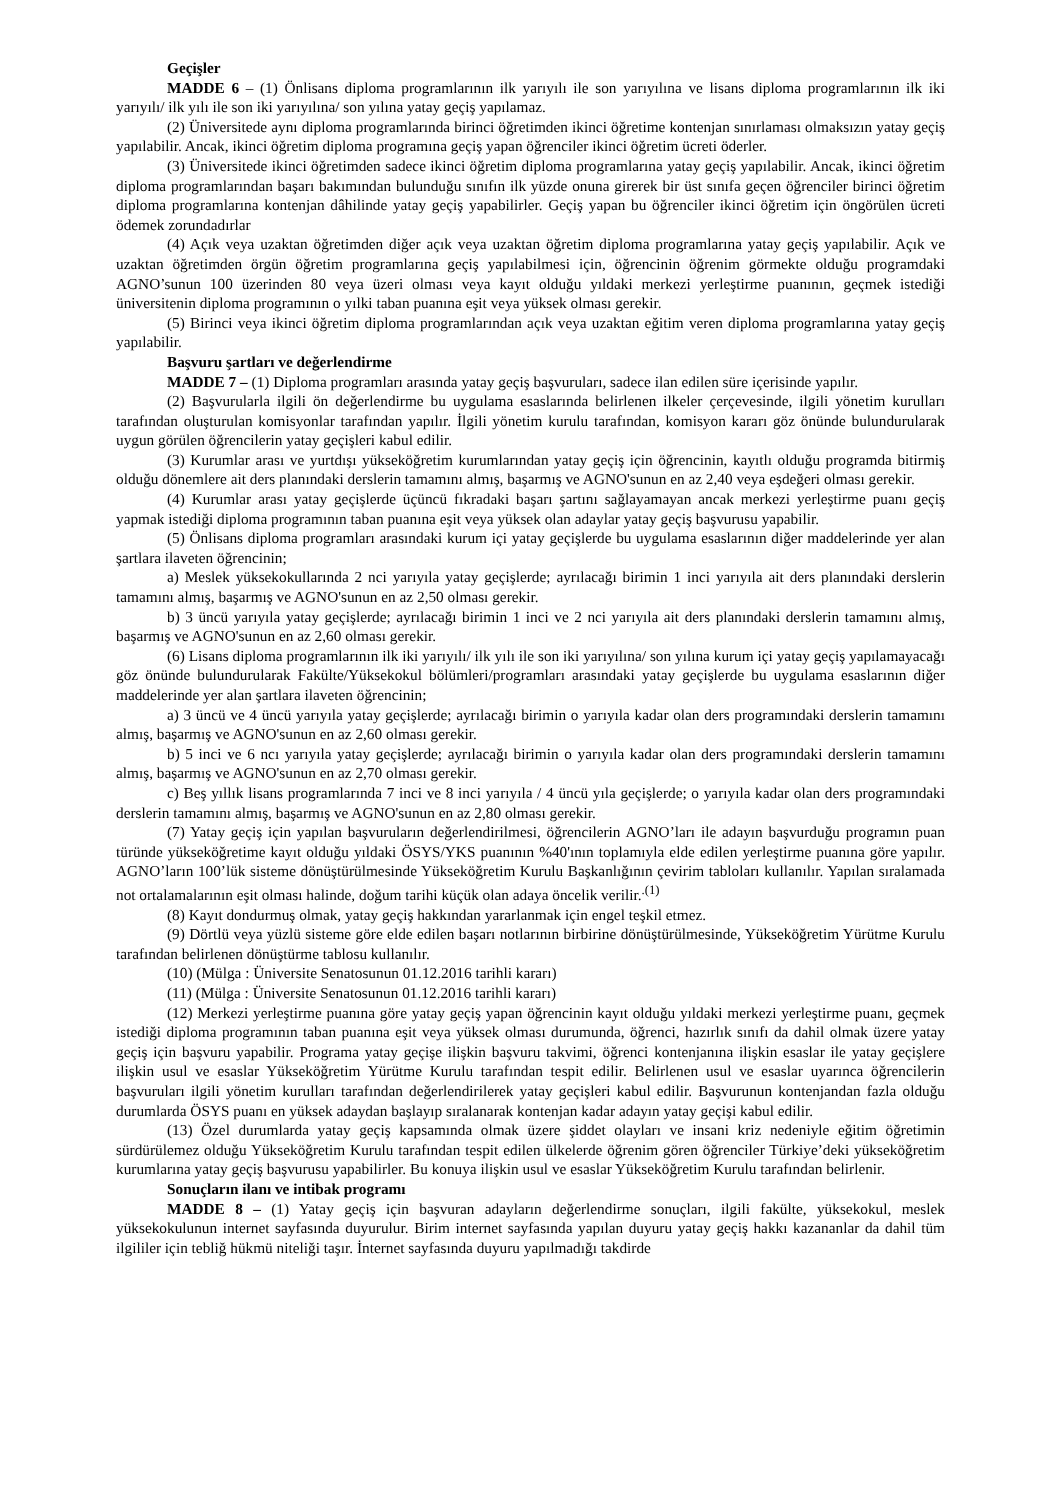Geçişler
MADDE 6 – (1) Önlisans diploma programlarının ilk yarıyılı ile son yarıyılına ve lisans diploma programlarının ilk iki yarıyılı/ ilk yılı ile son iki yarıyılına/ son yılına yatay geçiş yapılamaz.
(2) Üniversitede aynı diploma programlarında birinci öğretimden ikinci öğretime kontenjan sınırlaması olmaksızın yatay geçiş yapılabilir. Ancak, ikinci öğretim diploma programına geçiş yapan öğrenciler ikinci öğretim ücreti öderler.
(3) Üniversitede ikinci öğretimden sadece ikinci öğretim diploma programlarına yatay geçiş yapılabilir. Ancak, ikinci öğretim diploma programlarından başarı bakımından bulunduğu sınıfın ilk yüzde onuna girerek bir üst sınıfa geçen öğrenciler birinci öğretim diploma programlarına kontenjan dâhilinde yatay geçiş yapabilirler. Geçiş yapan bu öğrenciler ikinci öğretim için öngörülen ücreti ödemek zorundadırlar
(4) Açık veya uzaktan öğretimden diğer açık veya uzaktan öğretim diploma programlarına yatay geçiş yapılabilir. Açık ve uzaktan öğretimden örgün öğretim programlarına geçiş yapılabilmesi için, öğrencinin öğrenim görmekte olduğu programdaki AGNO’sunun 100 üzerinden 80 veya üzeri olması veya kayıt olduğu yıldaki merkezi yerleştirme puanının, geçmek istediği üniversitenin diploma programının o yılki taban puanına eşit veya yüksek olması gerekir.
(5) Birinci veya ikinci öğretim diploma programlarından açık veya uzaktan eğitim veren diploma programlarına yatay geçiş yapılabilir.
Başvuru şartları ve değerlendirme
MADDE 7 – (1) Diploma programları arasında yatay geçiş başvuruları, sadece ilan edilen süre içerisinde yapılır.
(2) Başvurularla ilgili ön değerlendirme bu uygulama esaslarında belirlenen ilkeler çerçevesinde, ilgili yönetim kurulları tarafından oluşturulan komisyonlar tarafından yapılır. İlgili yönetim kurulu tarafından, komisyon kararı göz önünde bulundurularak uygun görülen öğrencilerin yatay geçişleri kabul edilir.
(3) Kurumlar arası ve yurtdışı yükseköğretim kurumlarından yatay geçiş için öğrencinin, kayıtlı olduğu programda bitirmiş olduğu dönemlere ait ders planındaki derslerin tamamını almış, başarmış ve AGNO'sunun en az 2,40 veya eşdeğeri olması gerekir.
(4) Kurumlar arası yatay geçişlerde üçüncü fıkradaki başarı şartını sağlayamayan ancak merkezi yerleştirme puanı geçiş yapmak istediği diploma programının taban puanına eşit veya yüksek olan adaylar yatay geçiş başvurusu yapabilir.
(5) Önlisans diploma programları arasındaki kurum içi yatay geçişlerde bu uygulama esaslarının diğer maddelerinde yer alan şartlara ilaveten öğrencinin;
a) Meslek yüksekokullarında 2 nci yarıyıla yatay geçişlerde; ayrılacağı birimin 1 inci yarıyıla ait ders planındaki derslerin tamamını almış, başarmış ve AGNO'sunun en az 2,50 olması gerekir.
b) 3 üncü yarıyıla yatay geçişlerde; ayrılacağı birimin 1 inci ve 2 nci yarıyıla ait ders planındaki derslerin tamamını almış, başarmış ve AGNO'sunun en az 2,60 olması gerekir.
(6) Lisans diploma programlarının ilk iki yarıyılı/ ilk yılı ile son iki yarıyılına/ son yılına kurum içi yatay geçiş yapılamayacağı göz önünde bulundurularak Fakülte/Yüksekokul bölümleri/programları arasındaki yatay geçişlerde bu uygulama esaslarının diğer maddelerinde yer alan şartlara ilaveten öğrencinin;
a) 3 üncü ve 4 üncü yarıyıla yatay geçişlerde; ayrılacağı birimin o yarıyıla kadar olan ders programındaki derslerin tamamını almış, başarmış ve AGNO'sunun en az 2,60 olması gerekir.
b) 5 inci ve 6 ncı yarıyıla yatay geçişlerde; ayrılacağı birimin o yarıyıla kadar olan ders programındaki derslerin tamamını almış, başarmış ve AGNO'sunun en az 2,70 olması gerekir.
c) Beş yıllık lisans programlarında 7 inci ve 8 inci yarıyıla / 4 üncü yıla geçişlerde; o yarıyıla kadar olan ders programındaki derslerin tamamını almış, başarmış ve AGNO'sunun en az 2,80 olması gerekir.
(7) Yatay geçiş için yapılan başvuruların değerlendirilmesi, öğrencilerin AGNO’ları ile adayın başvurduğu programın puan türünde yükseköğretime kayıt olduğu yıldaki ÖSYS/YKS puanının %40'ının toplamıyla elde edilen yerleştirme puanına göre yapılır. AGNO’ların 100’lük sisteme dönüştürülmesinde Yükseköğretim Kurulu Başkanlığının çevirim tabloları kullanılır. Yapılan sıralamada not ortalamalarının eşit olması halinde, doğum tarihi küçük olan adaya öncelik verilir.<sup>.(1)</sup>
(8) Kayıt dondurmuş olmak, yatay geçiş hakkından yararlanmak için engel teşkil etmez.
(9) Dörtlü veya yüzlü sisteme göre elde edilen başarı notlarının birbirine dönüştürülmesinde, Yükseköğretim Yürütme Kurulu tarafından belirlenen dönüştürme tablosu kullanılır.
(10) (Mülga : Üniversite Senatosunun 01.12.2016 tarihli kararı)
(11) (Mülga : Üniversite Senatosunun 01.12.2016 tarihli kararı)
(12) Merkezi yerleştirme puanına göre yatay geçiş yapan öğrencinin kayıt olduğu yıldaki merkezi yerleştirme puanı, geçmek istediği diploma programının taban puanına eşit veya yüksek olması durumunda, öğrenci, hazırlık sınıfı da dahil olmak üzere yatay geçiş için başvuru yapabilir. Programa yatay geçişe ilişkin başvuru takvimi, öğrenci kontenjanına ilişkin esaslar ile yatay geçişlere ilişkin usul ve esaslar Yükseköğretim Yürütme Kurulu tarafından tespit edilir. Belirlenen usul ve esaslar uyarınca öğrencilerin başvuruları ilgili yönetim kurulları tarafından değerlendirilerek yatay geçişleri kabul edilir. Başvurunun kontenjandan fazla olduğu durumlarda ÖSYS puanı en yüksek adaydan başlayıp sıralanarak kontenjan kadar adayın yatay geçişi kabul edilir.
(13) Özel durumlarda yatay geçiş kapsamında olmak üzere şiddet olayları ve insani kriz nedeniyle eğitim öğretimin sürdürülemez olduğu Yükseköğretim Kurulu tarafından tespit edilen ülkelerde öğrenim gören öğrenciler Türkiye’deki yükseköğretim kurumlarına yatay geçiş başvurusu yapabilirler. Bu konuya ilişkin usul ve esaslar Yükseköğretim Kurulu tarafından belirlenir.
Sonuçların ilanı ve intibak programı
MADDE 8 – (1) Yatay geçiş için başvuran adayların değerlendirme sonuçları, ilgili fakülte, yüksekokul, meslek yüksekokulunun internet sayfasında duyurulur. Birim internet sayfasında yapılan duyuru yatay geçiş hakkı kazananlar da dahil tüm ilgililer için tebliğ hükmü niteliği taşır. İnternet sayfasında duyuru yapılmadığı takdirde